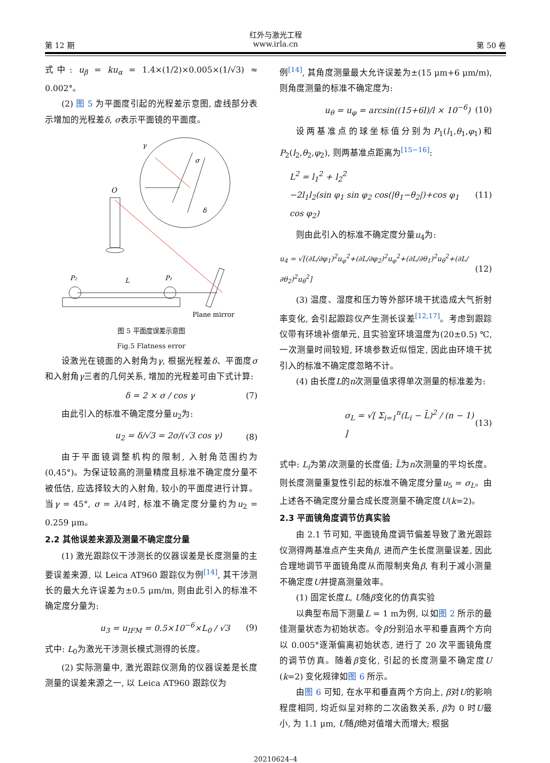红外与激光工程
第 12 期 www.irla.cn 第 50 卷
式中: u<sub>β</sub> = ku<sub>α</sub> = 1.4×(1/2)×0.005×(1/√3) ≈ 0.002°。
(2) 图 5 为平面度引起的光程差示意图, 虚线部分表示增加的光程差δ, σ表示平面镜的平面度。
γ
σ
δ
O
P₂
L
P₁
Plane mirror
图 5 平面度误差示意图
Fig.5 Flatness error
设激光在镜面的入射角为γ, 根据光程差δ、平面度σ和入射角γ三者的几何关系, 增加的光程差可由下式计算:
δ = 2 × σ / cos γ (7)
由此引入的标准不确定度分量u<sub>2</sub>为:
u<sub>2</sub> = δ/√3 = 2σ/(√3 cos γ) (8)
由于平面镜调整机构的限制, 入射角范围约为(0,45°)。为保证较高的测量精度且标准不确定度分量不被低估, 应选择较大的入射角, 较小的平面度进行计算。当γ = 45°, σ = λ/4时, 标准不确定度分量约为u<sub>2</sub> = 0.259 μm。
2.2 其他误差来源及测量不确定度分量
(1) 激光跟踪仪干涉测长的仪器误差是长度测量的主要误差来源, 以 Leica AT960 跟踪仪为例<sup>[14]</sup>, 其干涉测长的最大允许误差为±0.5 μm/m, 则由此引入的标准不确定度分量为:
u<sub>3</sub> = u<sub>IFM</sub> = 0.5×10<sup>−6</sup>×L<sub>0</sub> / √3 (9)
式中: L<sub>0</sub>为激光干涉测长模式测得的长度。
(2) 实际测量中, 激光跟踪仪测角的仪器误差是长度测量的误差来源之一, 以 Leica AT960 跟踪仪为
例<sup>[14]</sup>, 其角度测量最大允许误差为±(15 μm+6 μm/m), 则角度测量的标准不确定度为:
u<sub>θ</sub> = u<sub>φ</sub> = arcsin((15+6l)/l × 10<sup>−6</sup>) (10)
设两基准点的球坐标值分别为P<sub>1</sub>(l<sub>1</sub>,θ<sub>1</sub>,φ<sub>1</sub>)和P<sub>2</sub>(l<sub>2</sub>,θ<sub>2</sub>,φ<sub>2</sub>), 则两基准点距离为<sup>[15−16]</sup>:
L<sup>2</sup> = l<sub>1</sub><sup>2</sup> + l<sub>2</sub><sup>2</sup>
−2l<sub>1</sub>l<sub>2</sub>(sin φ<sub>1</sub> sin φ<sub>2</sub> cos(|θ<sub>1</sub>−θ<sub>2</sub>|)+cos φ<sub>1</sub> cos φ<sub>2</sub>) (11)
则由此引入的标准不确定度分量u<sub>4</sub>为:
u<sub>4</sub> = √[(∂L/∂φ<sub>1</sub>)<sup>2</sup>u<sub>φ</sub><sup>2</sup>+(∂L/∂φ<sub>2</sub>)<sup>2</sup>u<sub>φ</sub><sup>2</sup>+(∂L/∂θ<sub>1</sub>)<sup>2</sup>u<sub>θ</sub><sup>2</sup>+(∂L/∂θ<sub>2</sub>)<sup>2</sup>u<sub>θ</sub><sup>2</sup>] (12)
(3) 温度、湿度和压力等外部环境干扰造成大气折射率变化, 会引起跟踪仪产生测长误差<sup>[12,17]</sup>。考虑到跟踪仪带有环境补偿单元, 且实验室环境温度为(20±0.5) ℃, 一次测量时间较短, 环境参数近似恒定, 因此由环境干扰引入的标准不确定度忽略不计。
(4) 由长度L的n次测量值求得单次测量的标准差为:
σ<sub>L</sub> = √[ Σ<sub>i=1</sub><sup>n</sup>(L<sub>i</sub> − L̄)<sup>2</sup> / (n − 1) ] (13)
式中: L<sub>i</sub>为第i次测量的长度值; L̄为n次测量的平均长度。则长度测量重复性引起的标准不确定度分量u<sub>5</sub> = σ<sub>L</sub>。由上述各不确定度分量合成长度测量不确定度U(k=2)。
2.3 平面镜角度调节仿真实验
由 2.1 节可知, 平面镜角度调节偏差导致了激光跟踪仪测得两基准点产生夹角β, 进而产生长度测量误差, 因此合理地调节平面镜角度从而限制夹角β, 有利于减小测量不确定度U并提高测量效率。
(1) 固定长度L, U随β变化的仿真实验
以典型布局下测量L = 1 m为例, 以如图 2 所示的最佳测量状态为初始状态。令β分别沿水平和垂直两个方向以 0.005°逐渐偏离初始状态, 进行了 20 次平面镜角度的调节仿真。随着β变化, 引起的长度测量不确定度U (k=2) 变化规律如图 6 所示。
由图 6 可知, 在水平和垂直两个方向上, β对U的影响程度相同, 均近似呈对称的二次函数关系, β为 0 时U最小, 为 1.1 μm, U随β绝对值增大而增大; 根据
20210624–4